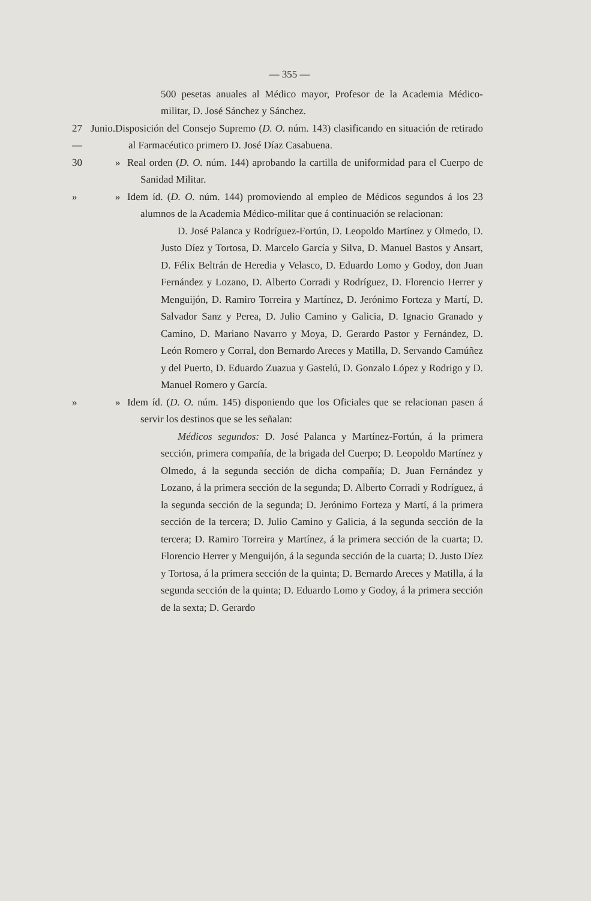— 355 —
500 pesetas anuales al Médico mayor, Profesor de la Academia Médico-militar, D. José Sánchez y Sánchez.
27 Junio.— Disposición del Consejo Supremo (D. O. núm. 143) clasificando en situación de retirado al Farmacéutico primero D. José Díaz Casabuena.
30 » Real orden (D. O. núm. 144) aprobando la cartilla de uniformidad para el Cuerpo de Sanidad Militar.
» » Idem íd. (D. O. núm. 144) promoviendo al empleo de Médicos segundos á los 23 alumnos de la Academia Médico-militar que á continuación se relacionan:
D. José Palanca y Rodríguez-Fortún, D. Leopoldo Martínez y Olmedo, D. Justo Díez y Tortosa, D. Marcelo García y Silva, D. Manuel Bastos y Ansart, D. Félix Beltrán de Heredia y Velasco, D. Eduardo Lomo y Godoy, don Juan Fernández y Lozano, D. Alberto Corradi y Rodríguez, D. Florencio Herrer y Menguijón, D. Ramiro Torreira y Martínez, D. Jerónimo Forteza y Martí, D. Salvador Sanz y Perea, D. Julio Camino y Galicia, D. Ignacio Granado y Camino, D. Mariano Navarro y Moya, D. Gerardo Pastor y Fernández, D. León Romero y Corral, don Bernardo Areces y Matilla, D. Servando Camúñez y del Puerto, D. Eduardo Zuazua y Gastelú, D. Gonzalo López y Rodrigo y D. Manuel Romero y García.
» » Idem íd. (D. O. núm. 145) disponiendo que los Oficiales que se relacionan pasen á servir los destinos que se les señalan:
Médicos segundos: D. José Palanca y Martínez-Fortún, á la primera sección, primera compañía, de la brigada del Cuerpo; D. Leopoldo Martínez y Olmedo, á la segunda sección de dicha compañía; D. Juan Fernández y Lozano, á la primera sección de la segunda; D. Alberto Corradi y Rodríguez, á la segunda sección de la segunda; D. Jerónimo Forteza y Martí, á la primera sección de la tercera; D. Julio Camino y Galicia, á la segunda sección de la tercera; D. Ramiro Torreira y Martínez, á la primera sección de la cuarta; D. Florencio Herrer y Menguijón, á la segunda sección de la cuarta; D. Justo Díez y Tortosa, á la primera sección de la quinta; D. Bernardo Areces y Matilla, á la segunda sección de la quinta; D. Eduardo Lomo y Godoy, á la primera sección de la sexta; D. Gerardo